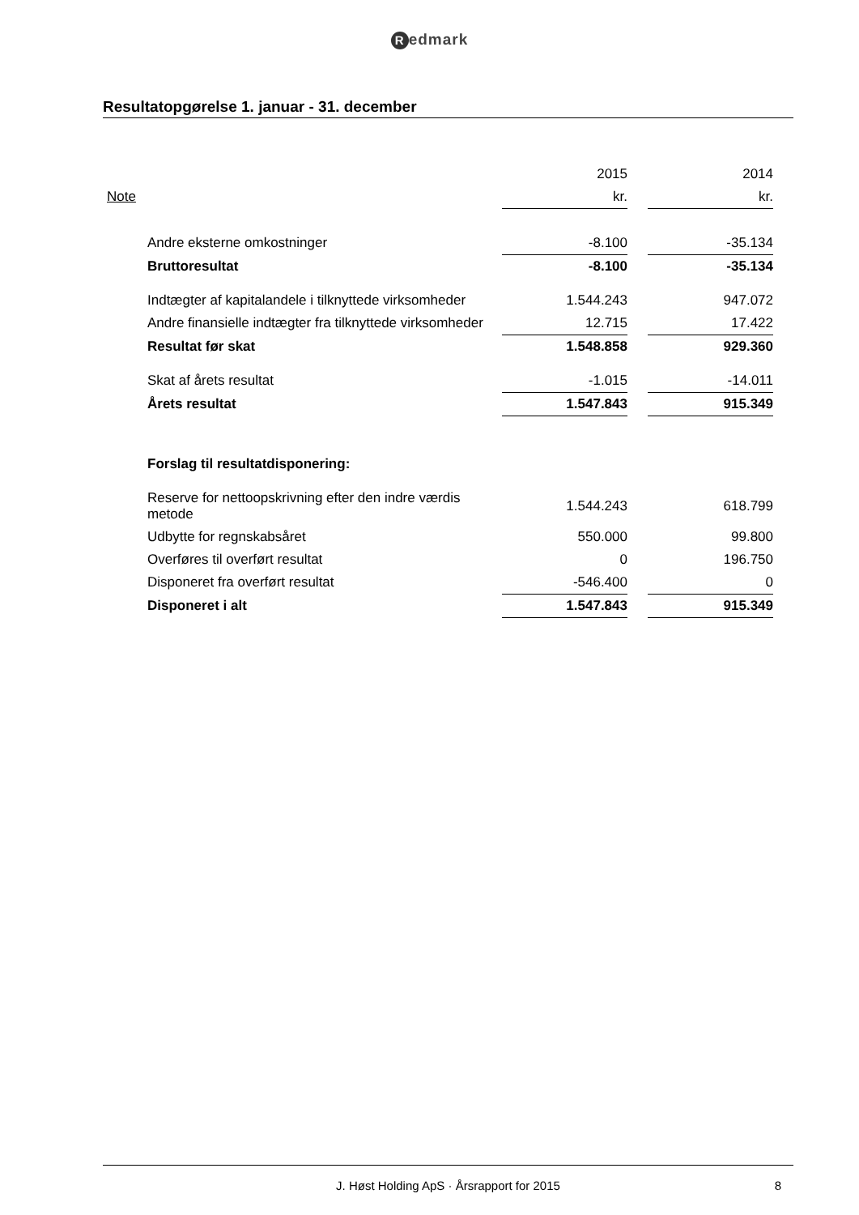Redmark
Resultatopgørelse 1. januar - 31. december
| | | 2015 | | 2014 | |
| Note | | kr. | | kr. | |
| | Andre eksterne omkostninger | -8.100 | | -35.134 | |
| | Bruttoresultat | -8.100 | | -35.134 | |
| | Indtægter af kapitalandele i tilknyttede virksomheder | 1.544.243 | | 947.072 | |
| | Andre finansielle indtægter fra tilknyttede virksomheder | 12.715 | | 17.422 | |
| | Resultat før skat | 1.548.858 | | 929.360 | |
| | Skat af årets resultat | -1.015 | | -14.011 | |
| | Årets resultat | 1.547.843 | | 915.349 | |
| | Forslag til resultatdisponering: | | | | |
| | Reserve for nettoopskrivning efter den indre værdis metode | 1.544.243 | | 618.799 | |
| | Udbytte for regnskabsåret | 550.000 | | 99.800 | |
| | Overføres til overført resultat | 0 | | 196.750 | |
| | Disponeret fra overført resultat | -546.400 | | 0 | |
| | Disponeret i alt | 1.547.843 | | 915.349 | |
J. Høst Holding ApS · Årsrapport for 2015 8